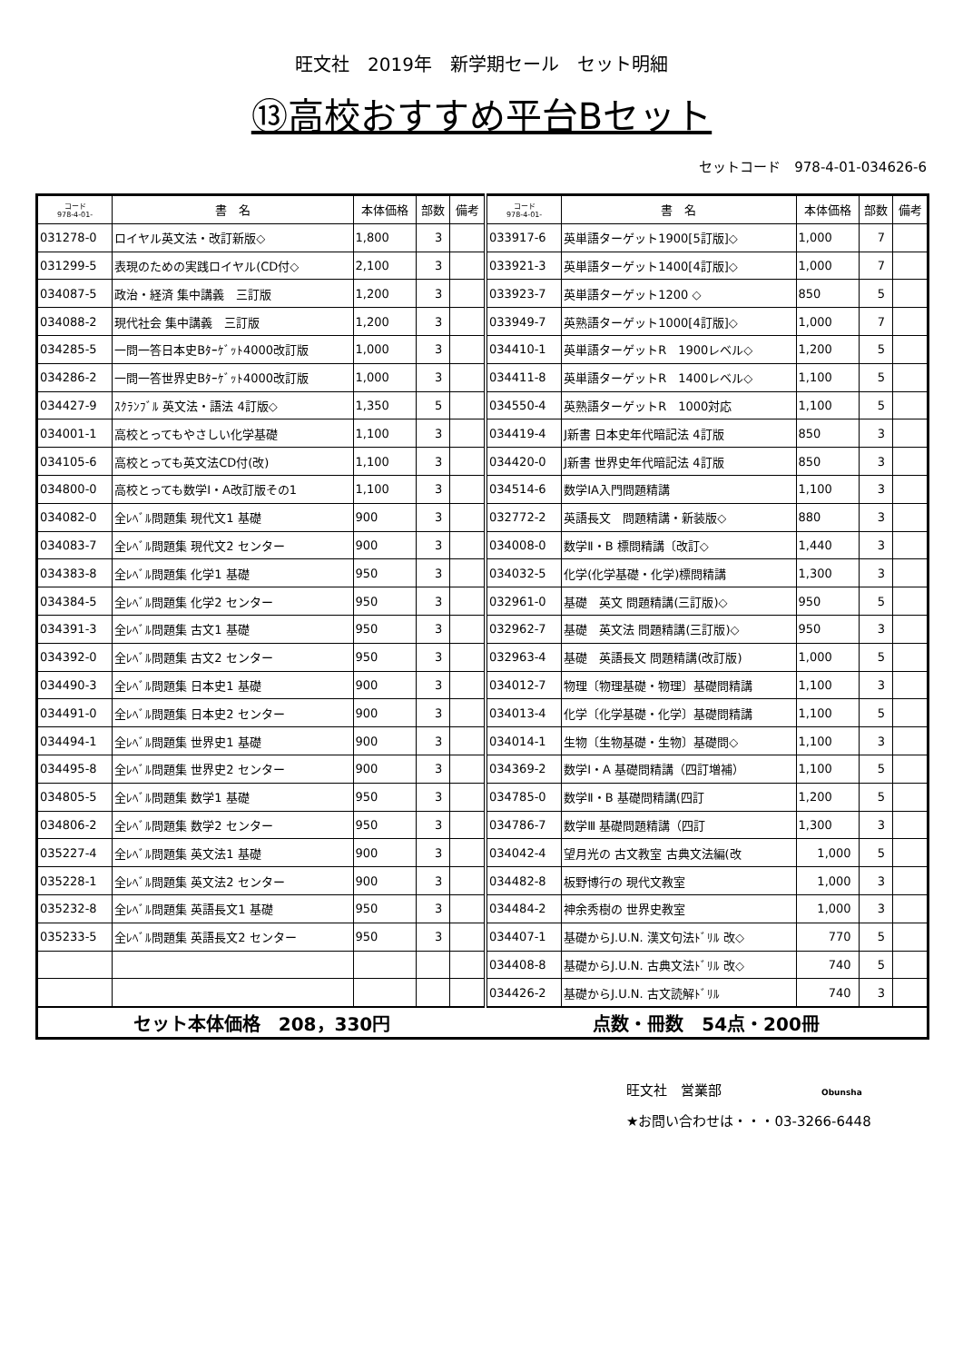旺文社　2019年　新学期セール　セット明細
⑬高校おすすめ平台Bセット
セットコード　978-4-01-034626-6
| コード 978-4-01- | 書 名 | 本体価格 | 部数 | 備考 | コード 978-4-01- | 書 名 | 本体価格 | 部数 | 備考 |
| --- | --- | --- | --- | --- | --- | --- | --- | --- | --- |
| 031278-0 | ロイヤル英文法・改訂新版◇ | 1,800 | 3 | | 033917-6 | 英単語ターゲット1900[5訂版]◇ | 1,000 | 7 | |
| 031299-5 | 表現のための実践ロイヤル(CD付◇ | 2,100 | 3 | | 033921-3 | 英単語ターゲット1400[4訂版]◇ | 1,000 | 7 | |
| 034087-5 | 政治・経済 集中講義 三訂版 | 1,200 | 3 | | 033923-7 | 英単語ターゲット1200 ◇ | 850 | 5 | |
| 034088-2 | 現代社会 集中講義 三訂版 | 1,200 | 3 | | 033949-7 | 英熟語ターゲット1000[4訂版]◇ | 1,000 | 7 | |
| 034285-5 | 一問一答日本史Bﾀｰｹﾞｯﾄ4000改訂版 | 1,000 | 3 | | 034410-1 | 英単語ターゲットR 1900レベル◇ | 1,200 | 5 | |
| 034286-2 | 一問一答世界史Bﾀｰｹﾞｯﾄ4000改訂版 | 1,000 | 3 | | 034411-8 | 英単語ターゲットR 1400レベル◇ | 1,100 | 5 | |
| 034427-9 | ｽｸﾗﾝﾌﾞﾙ 英文法・語法 4訂版◇ | 1,350 | 5 | | 034550-4 | 英熟語ターゲットR 1000対応 | 1,100 | 5 | |
| 034001-1 | 高校とってもやさしい化学基礎 | 1,100 | 3 | | 034419-4 | J新書 日本史年代暗記法 4訂版 | 850 | 3 | |
| 034105-6 | 高校とっても英文法CD付(改) | 1,100 | 3 | | 034420-0 | J新書 世界史年代暗記法 4訂版 | 850 | 3 | |
| 034800-0 | 高校とっても数学Ⅰ・A改訂版その1 | 1,100 | 3 | | 034514-6 | 数学ⅠA入門問題精講 | 1,100 | 3 | |
| 034082-0 | 全ﾚﾍﾞﾙ問題集 現代文1 基礎 | 900 | 3 | | 032772-2 | 英語長文 問題精講・新装版◇ | 880 | 3 | |
| 034083-7 | 全ﾚﾍﾞﾙ問題集 現代文2 センター | 900 | 3 | | 034008-0 | 数学Ⅱ・B 標問精講〔改訂◇ | 1,440 | 3 | |
| 034383-8 | 全ﾚﾍﾞﾙ問題集 化学1 基礎 | 950 | 3 | | 034032-5 | 化学(化学基礎・化学)標問精講 | 1,300 | 3 | |
| 034384-5 | 全ﾚﾍﾞﾙ問題集 化学2 センター | 950 | 3 | | 032961-0 | 基礎 英文 問題精講(三訂版)◇ | 950 | 5 | |
| 034391-3 | 全ﾚﾍﾞﾙ問題集 古文1 基礎 | 950 | 3 | | 032962-7 | 基礎 英文法 問題精講(三訂版)◇ | 950 | 3 | |
| 034392-0 | 全ﾚﾍﾞﾙ問題集 古文2 センター | 950 | 3 | | 032963-4 | 基礎 英語長文 問題精講(改訂版) | 1,000 | 5 | |
| 034490-3 | 全ﾚﾍﾞﾙ問題集 日本史1 基礎 | 900 | 3 | | 034012-7 | 物理〔物理基礎・物理〕基礎問精講 | 1,100 | 3 | |
| 034491-0 | 全ﾚﾍﾞﾙ問題集 日本史2 センター | 900 | 3 | | 034013-4 | 化学〔化学基礎・化学〕基礎問精講 | 1,100 | 5 | |
| 034494-1 | 全ﾚﾍﾞﾙ問題集 世界史1 基礎 | 900 | 3 | | 034014-1 | 生物〔生物基礎・生物〕基礎問◇ | 1,100 | 3 | |
| 034495-8 | 全ﾚﾍﾞﾙ問題集 世界史2 センター | 900 | 3 | | 034369-2 | 数学Ⅰ・A 基礎問精講（四訂増補） | 1,100 | 5 | |
| 034805-5 | 全ﾚﾍﾞﾙ問題集 数学1 基礎 | 950 | 3 | | 034785-0 | 数学Ⅱ・B 基礎問精講(四訂 | 1,200 | 5 | |
| 034806-2 | 全ﾚﾍﾞﾙ問題集 数学2 センター | 950 | 3 | | 034786-7 | 数学Ⅲ 基礎問題精講（四訂 | 1,300 | 3 | |
| 035227-4 | 全ﾚﾍﾞﾙ問題集 英文法1 基礎 | 900 | 3 | | 034042-4 | 望月光の 古文教室 古典文法編(改 | 1,000 | 5 | |
| 035228-1 | 全ﾚﾍﾞﾙ問題集 英文法2 センター | 900 | 3 | | 034482-8 | 板野博行の 現代文教室 | 1,000 | 3 | |
| 035232-8 | 全ﾚﾍﾞﾙ問題集 英語長文1 基礎 | 950 | 3 | | 034484-2 | 神余秀樹の 世界史教室 | 1,000 | 3 | |
| 035233-5 | 全ﾚﾍﾞﾙ問題集 英語長文2 センター | 950 | 3 | | 034407-1 | 基礎からJ.U.N. 漢文句法ﾄﾞﾘﾙ 改◇ | 770 | 5 | |
| | | | | | 034408-8 | 基礎からJ.U.N. 古典文法ﾄﾞﾘﾙ 改◇ | 740 | 5 | |
| | | | | | 034426-2 | 基礎からJ.U.N. 古文読解ﾄﾞﾘﾙ | 740 | 3 | |
| セット本体価格 208，330円 | | | | | 点数・冊数 54点・200冊 | | | | |
旺文社　営業部 Obunsha
★お問い合わせは・・・03-3266-6448